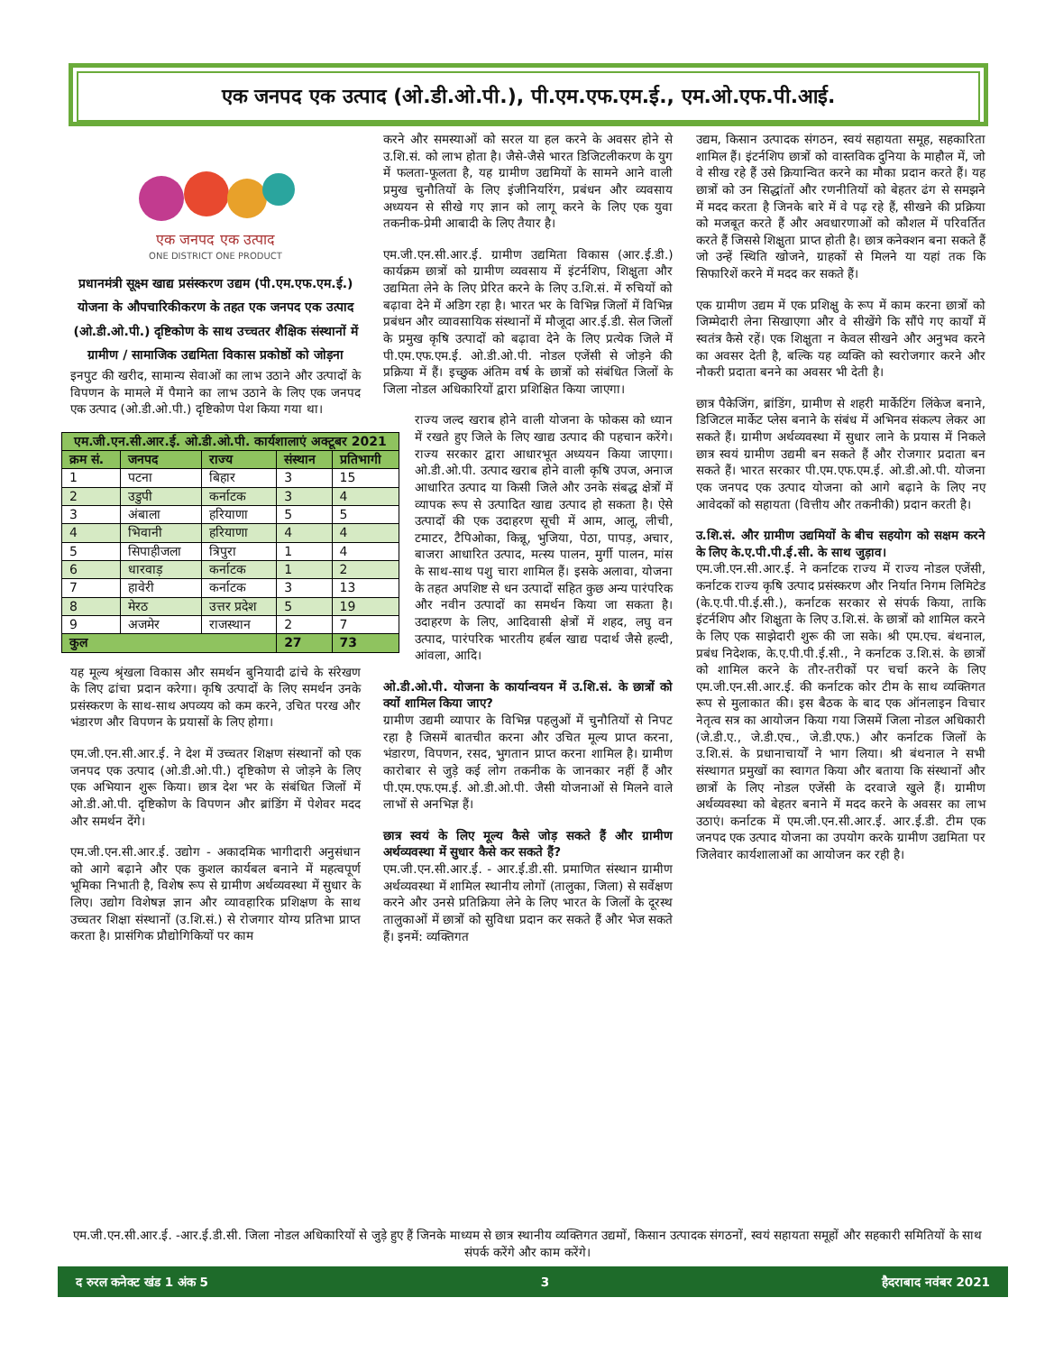एक जनपद एक उत्पाद (ओ.डी.ओ.पी.), पी.एम.एफ.एम.ई., एम.ओ.एफ.पी.आई.
एक जनपद एक उत्पाद
ONE DISTRICT ONE PRODUCT
प्रधानमंत्री सूक्ष्म खाद्य प्रसंस्करण उद्यम (पी.एम.एफ.एम.ई.) योजना के औपचारिकीकरण के तहत एक जनपद एक उत्पाद (ओ.डी.ओ.पी.) दृष्टिकोण के साथ उच्चतर शैक्षिक संस्थानों में ग्रामीण / सामाजिक उद्यमिता विकास प्रकोष्ठों को जोड़ना
इनपुट की खरीद, सामान्य सेवाओं का लाभ उठाने और उत्पादों के विपणन के मामले में पैमाने का लाभ उठाने के लिए एक जनपद एक उत्पाद (ओ.डी.ओ.पी.) दृष्टिकोण पेश किया गया था।
| एम.जी.एन.सी.आर.ई. ओ.डी.ओ.पी. कार्यशालाएं अक्टूबर 2021 | | | | |
| --- | --- | --- | --- | --- |
| क्रम सं. | जनपद | राज्य | संस्थान | प्रतिभागी |
| 1 | पटना | बिहार | 3 | 15 |
| 2 | उडुपी | कर्नाटक | 3 | 4 |
| 3 | अंबाला | हरियाणा | 5 | 5 |
| 4 | भिवानी | हरियाणा | 4 | 4 |
| 5 | सिपाहीजला | त्रिपुरा | 1 | 4 |
| 6 | धारवाड़ | कर्नाटक | 1 | 2 |
| 7 | हावेरी | कर्नाटक | 3 | 13 |
| 8 | मेरठ | उत्तर प्रदेश | 5 | 19 |
| 9 | अजमेर | राजस्थान | 2 | 7 |
| कुल | | | 27 | 73 |
यह मूल्य श्रृंखला विकास और समर्थन बुनियादी ढांचे के संरेखण के लिए ढांचा प्रदान करेगा। कृषि उत्पादों के लिए समर्थन उनके प्रसंस्करण के साथ-साथ अपव्यय को कम करने, उचित परख और भंडारण और विपणन के प्रयासों के लिए होगा।
एम.जी.एन.सी.आर.ई. ने देश में उच्चतर शिक्षण संस्थानों को एक जनपद एक उत्पाद (ओ.डी.ओ.पी.) दृष्टिकोण से जोड़ने के लिए एक अभियान शुरू किया। छात्र देश भर के संबंधित जिलों में ओ.डी.ओ.पी. दृष्टिकोण के विपणन और ब्रांडिंग में पेशेवर मदद और समर्थन देंगे।
एम.जी.एन.सी.आर.ई. उद्योग - अकादमिक भागीदारी अनुसंधान को आगे बढ़ाने और एक कुशल कार्यबल बनाने में महत्वपूर्ण भूमिका निभाती है, विशेष रूप से ग्रामीण अर्थव्यवस्था में सुधार के लिए। उद्योग विशेषज्ञ ज्ञान और व्यावहारिक प्रशिक्षण के साथ उच्चतर शिक्षा संस्थानों (उ.शि.सं.) से रोजगार योग्य प्रतिभा प्राप्त करता है। प्रासंगिक प्रौद्योगिकियों पर काम
करने और समस्याओं को सरल या हल करने के अवसर होने से उ.शि.सं. को लाभ होता है। जैसे-जैसे भारत डिजिटलीकरण के युग में फलता-फूलता है, यह ग्रामीण उद्यमियों के सामने आने वाली प्रमुख चुनौतियों के लिए इंजीनियरिंग, प्रबंधन और व्यवसाय अध्ययन से सीखे गए ज्ञान को लागू करने के लिए एक युवा तकनीक-प्रेमी आबादी के लिए तैयार है।
एम.जी.एन.सी.आर.ई. ग्रामीण उद्यमिता विकास (आर.ई.डी.) कार्यक्रम छात्रों को ग्रामीण व्यवसाय में इंटर्नशिप, शिक्षुता और उद्यमिता लेने के लिए प्रेरित करने के लिए उ.शि.सं. में रुचियों को बढ़ावा देने में अडिग रहा है। भारत भर के विभिन्न जिलों में विभिन्न प्रबंधन और व्यावसायिक संस्थानों में मौजूदा आर.ई.डी. सेल जिलों के प्रमुख कृषि उत्पादों को बढ़ावा देने के लिए प्रत्येक जिले में पी.एम.एफ.एम.ई. ओ.डी.ओ.पी. नोडल एजेंसी से जोड़ने की प्रक्रिया में हैं। इच्छुक अंतिम वर्ष के छात्रों को संबंधित जिलों के जिला नोडल अधिकारियों द्वारा प्रशिक्षित किया जाएगा।
राज्य जल्द खराब होने वाली योजना के फोकस को ध्यान में रखते हुए जिले के लिए खाद्य उत्पाद की पहचान करेंगे। राज्य सरकार द्वारा आधारभूत अध्ययन किया जाएगा। ओ.डी.ओ.पी. उत्पाद खराब होने वाली कृषि उपज, अनाज आधारित उत्पाद या किसी जिले और उनके संबद्ध क्षेत्रों में व्यापक रूप से उत्पादित खाद्य उत्पाद हो सकता है। ऐसे उत्पादों की एक उदाहरण सूची में आम, आलू, लीची, टमाटर, टैपिओका, किन्नू, भुजिया, पेठा, पापड़, अचार, बाजरा आधारित उत्पाद, मत्स्य पालन, मुर्गी पालन, मांस के साथ-साथ पशु चारा शामिल हैं। इसके अलावा, योजना के तहत अपशिष्ट से धन उत्पादों सहित कुछ अन्य पारंपरिक और नवीन उत्पादों का समर्थन किया जा सकता है। उदाहरण के लिए, आदिवासी क्षेत्रों में शहद, लघु वन उत्पाद, पारंपरिक भारतीय हर्बल खाद्य पदार्थ जैसे हल्दी, आंवला, आदि।
ओ.डी.ओ.पी. योजना के कार्यान्वयन में उ.शि.सं. के छात्रों को क्यों शामिल किया जाए?
ग्रामीण उद्यमी व्यापार के विभिन्न पहलुओं में चुनौतियों से निपट रहा है जिसमें बातचीत करना और उचित मूल्य प्राप्त करना, भंडारण, विपणन, रसद, भुगतान प्राप्त करना शामिल है। ग्रामीण कारोबार से जुड़े कई लोग तकनीक के जानकार नहीं हैं और पी.एम.एफ.एम.ई. ओ.डी.ओ.पी. जैसी योजनाओं से मिलने वाले लाभों से अनभिज्ञ हैं।
छात्र स्वयं के लिए मूल्य कैसे जोड़ सकते हैं और ग्रामीण अर्थव्यवस्था में सुधार कैसे कर सकते हैं?
एम.जी.एन.सी.आर.ई. - आर.ई.डी.सी. प्रमाणित संस्थान ग्रामीण अर्थव्यवस्था में शामिल स्थानीय लोगों (तालुका, जिला) से सर्वेक्षण करने और उनसे प्रतिक्रिया लेने के लिए भारत के जिलों के दूरस्थ तालुकाओं में छात्रों को सुविधा प्रदान कर सकते हैं और भेज सकते हैं। इनमें: व्यक्तिगत
उद्यम, किसान उत्पादक संगठन, स्वयं सहायता समूह, सहकारिता शामिल हैं। इंटर्नशिप छात्रों को वास्तविक दुनिया के माहौल में, जो वे सीख रहे हैं उसे क्रियान्वित करने का मौका प्रदान करते हैं। यह छात्रों को उन सिद्धांतों और रणनीतियों को बेहतर ढंग से समझने में मदद करता है जिनके बारे में वे पढ़ रहे हैं, सीखने की प्रक्रिया को मजबूत करते हैं और अवधारणाओं को कौशल में परिवर्तित करते हैं जिससे शिक्षुता प्राप्त होती है। छात्र कनेक्शन बना सकते हैं जो उन्हें स्थिति खोजने, ग्राहकों से मिलने या यहां तक कि सिफारिशें करने में मदद कर सकते हैं।
एक ग्रामीण उद्यम में एक प्रशिक्षु के रूप में काम करना छात्रों को जिम्मेदारी लेना सिखाएगा और वे सीखेंगे कि सौंपे गए कार्यों में स्वतंत्र कैसे रहें। एक शिक्षुता न केवल सीखने और अनुभव करने का अवसर देती है, बल्कि यह व्यक्ति को स्वरोजगार करने और नौकरी प्रदाता बनने का अवसर भी देती है।
छात्र पैकेजिंग, ब्रांडिंग, ग्रामीण से शहरी मार्केटिंग लिंकेज बनाने, डिजिटल मार्केट प्लेस बनाने के संबंध में अभिनव संकल्प लेकर आ सकते हैं। ग्रामीण अर्थव्यवस्था में सुधार लाने के प्रयास में निकले छात्र स्वयं ग्रामीण उद्यमी बन सकते हैं और रोजगार प्रदाता बन सकते हैं। भारत सरकार पी.एम.एफ.एम.ई. ओ.डी.ओ.पी. योजना एक जनपद एक उत्पाद योजना को आगे बढ़ाने के लिए नए आवेदकों को सहायता (वित्तीय और तकनीकी) प्रदान करती है।
उ.शि.सं. और ग्रामीण उद्यमियों के बीच सहयोग को सक्षम करने के लिए के.ए.पी.पी.ई.सी. के साथ जुड़ाव।
एम.जी.एन.सी.आर.ई. ने कर्नाटक राज्य में राज्य नोडल एजेंसी, कर्नाटक राज्य कृषि उत्पाद प्रसंस्करण और निर्यात निगम लिमिटेड (के.ए.पी.पी.ई.सी.), कर्नाटक सरकार से संपर्क किया, ताकि इंटर्नशिप और शिक्षुता के लिए उ.शि.सं. के छात्रों को शामिल करने के लिए एक साझेदारी शुरू की जा सके। श्री एम.एच. बंथनाल, प्रबंध निदेशक, के.ए.पी.पी.ई.सी., ने कर्नाटक उ.शि.सं. के छात्रों को शामिल करने के तौर-तरीकों पर चर्चा करने के लिए एम.जी.एन.सी.आर.ई. की कर्नाटक कोर टीम के साथ व्यक्तिगत रूप से मुलाकात की। इस बैठक के बाद एक ऑनलाइन विचार नेतृत्व सत्र का आयोजन किया गया जिसमें जिला नोडल अधिकारी (जे.डी.ए., जे.डी.एच., जे.डी.एफ.) और कर्नाटक जिलों के उ.शि.सं. के प्रधानाचार्यों ने भाग लिया। श्री बंथनाल ने सभी संस्थागत प्रमुखों का स्वागत किया और बताया कि संस्थानों और छात्रों के लिए नोडल एजेंसी के दरवाजे खुले हैं। ग्रामीण अर्थव्यवस्था को बेहतर बनाने में मदद करने के अवसर का लाभ उठाएं। कर्नाटक में एम.जी.एन.सी.आर.ई. आर.ई.डी. टीम एक जनपद एक उत्पाद योजना का उपयोग करके ग्रामीण उद्यमिता पर जिलेवार कार्यशालाओं का आयोजन कर रही है।
एम.जी.एन.सी.आर.ई. -आर.ई.डी.सी. जिला नोडल अधिकारियों से जुड़े हुए हैं जिनके माध्यम से छात्र स्थानीय व्यक्तिगत उद्यमों, किसान उत्पादक संगठनों, स्वयं सहायता समूहों और सहकारी समितियों के साथ संपर्क करेंगे और काम करेंगे।
द रुरल कनेक्ट खंड 1 अंक 5 3 हैदराबाद नवंबर 2021